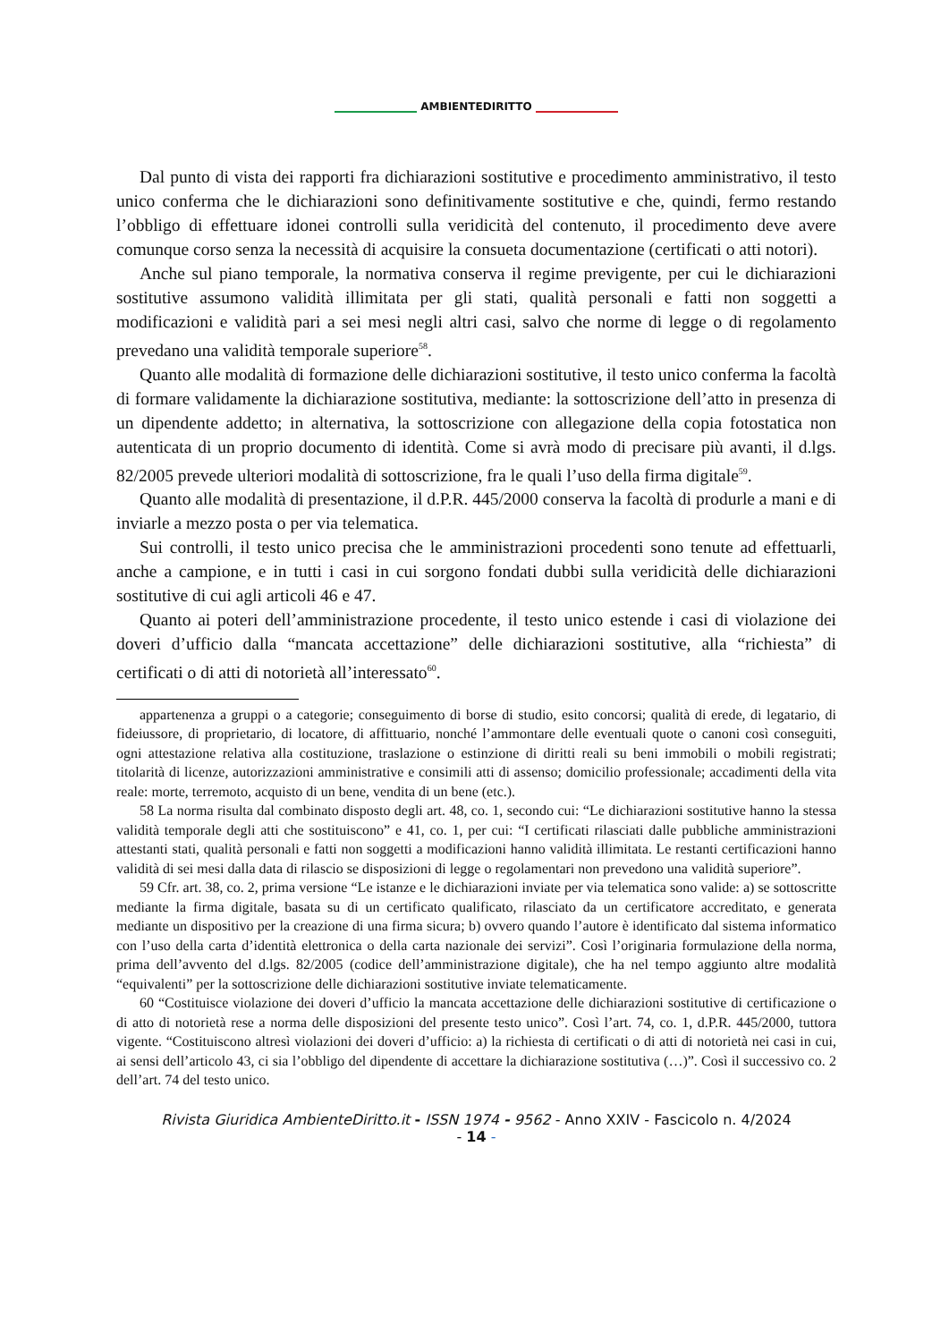AMBIENTEDIRITTO
Dal punto di vista dei rapporti fra dichiarazioni sostitutive e procedimento amministrativo, il testo unico conferma che le dichiarazioni sono definitivamente sostitutive e che, quindi, fermo restando l’obbligo di effettuare idonei controlli sulla veridicità del contenuto, il procedimento deve avere comunque corso senza la necessità di acquisire la consueta documentazione (certificati o atti notori).
Anche sul piano temporale, la normativa conserva il regime previgente, per cui le dichiarazioni sostitutive assumono validità illimitata per gli stati, qualità personali e fatti non soggetti a modificazioni e validità pari a sei mesi negli altri casi, salvo che norme di legge o di regolamento prevedano una validità temporale superiore<sup>58</sup>.
Quanto alle modalità di formazione delle dichiarazioni sostitutive, il testo unico conferma la facoltà di formare validamente la dichiarazione sostitutiva, mediante: la sottoscrizione dell’atto in presenza di un dipendente addetto; in alternativa, la sottoscrizione con allegazione della copia fotostatica non autenticata di un proprio documento di identità. Come si avrà modo di precisare più avanti, il d.lgs. 82/2005 prevede ulteriori modalità di sottoscrizione, fra le quali l’uso della firma digitale<sup>59</sup>.
Quanto alle modalità di presentazione, il d.P.R. 445/2000 conserva la facoltà di produrle a mani e di inviarle a mezzo posta o per via telematica.
Sui controlli, il testo unico precisa che le amministrazioni procedenti sono tenute ad effettuarli, anche a campione, e in tutti i casi in cui sorgono fondati dubbi sulla veridicità delle dichiarazioni sostitutive di cui agli articoli 46 e 47.
Quanto ai poteri dell’amministrazione procedente, il testo unico estende i casi di violazione dei doveri d’ufficio dalla “mancata accettazione” delle dichiarazioni sostitutive, alla “richiesta” di certificati o di atti di notorietà all’interessato<sup>60</sup>.
appartenenza a gruppi o a categorie; conseguimento di borse di studio, esito concorsi; qualità di erede, di legatario, di fideiussore, di proprietario, di locatore, di affittuario, nonché l’ammontare delle eventuali quote o canoni così conseguiti, ogni attestazione relativa alla costituzione, traslazione o estinzione di diritti reali su beni immobili o mobili registrati; titolarità di licenze, autorizzazioni amministrative e consimili atti di assenso; domicilio professionale; accadimenti della vita reale: morte, terremoto, acquisto di un bene, vendita di un bene (etc.).
58 La norma risulta dal combinato disposto degli art. 48, co. 1, secondo cui: “Le dichiarazioni sostitutive hanno la stessa validità temporale degli atti che sostituiscono” e 41, co. 1, per cui: “I certificati rilasciati dalle pubbliche amministrazioni attestanti stati, qualità personali e fatti non soggetti a modificazioni hanno validità illimitata. Le restanti certificazioni hanno validità di sei mesi dalla data di rilascio se disposizioni di legge o regolamentari non prevedono una validità superiore”.
59 Cfr. art. 38, co. 2, prima versione “Le istanze e le dichiarazioni inviate per via telematica sono valide: a) se sottoscritte mediante la firma digitale, basata su di un certificato qualificato, rilasciato da un certificatore accreditato, e generata mediante un dispositivo per la creazione di una firma sicura; b) ovvero quando l’autore è identificato dal sistema informatico con l’uso della carta d’identità elettronica o della carta nazionale dei servizi”. Così l’originaria formulazione della norma, prima dell’avvento del d.lgs. 82/2005 (codice dell’amministrazione digitale), che ha nel tempo aggiunto altre modalità “equivalenti” per la sottoscrizione delle dichiarazioni sostitutive inviate telematicamente.
60 “Costituisce violazione dei doveri d’ufficio la mancata accettazione delle dichiarazioni sostitutive di certificazione o di atto di notorietà rese a norma delle disposizioni del presente testo unico”. Così l’art. 74, co. 1, d.P.R. 445/2000, tuttora vigente. “Costituiscono altresì violazioni dei doveri d’ufficio: a) la richiesta di certificati o di atti di notorietà nei casi in cui, ai sensi dell’articolo 43, ci sia l’obbligo del dipendente di accettare la dichiarazione sostitutiva (…)”. Così il successivo co. 2 dell’art. 74 del testo unico.
Rivista Giuridica AmbienteDiritto.it - ISSN 1974 - 9562 - Anno XXIV - Fascicolo n. 4/2024
- 14 -